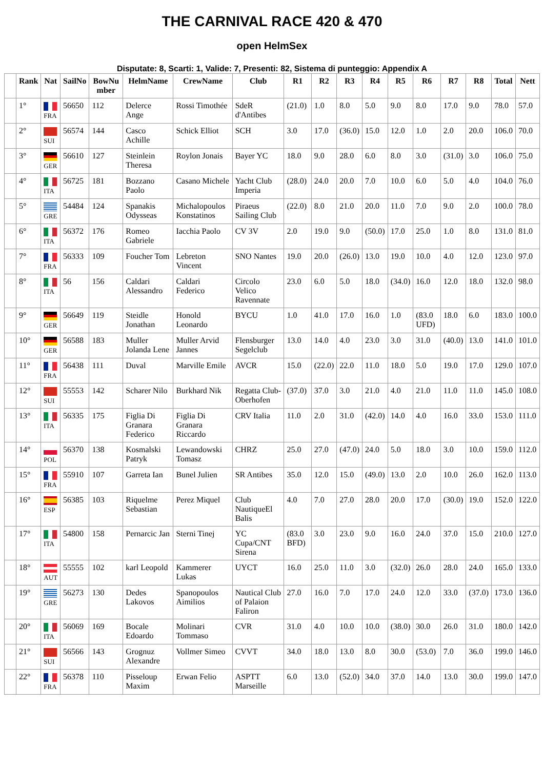THE CARNIVAL RACE 420 & 470
open HelmSex
Disputate: 8, Scarti: 1, Valide: 7, Presenti: 82, Sistema di punteggio: Appendix A
| | Rank | Nat | SailNo | BowNu mber | HelmName | CrewName | Club | R1 | R2 | R3 | R4 | R5 | R6 | R7 | R8 | Total | Nett |
| --- | --- | --- | --- | --- | --- | --- | --- | --- | --- | --- | --- | --- | --- | --- | --- | --- | --- |
| | 1° | FRA | 56650 | 112 | Delerce Ange | Rossi Timothée | SdeR d'Antibes | (21.0) | 1.0 | 8.0 | 5.0 | 9.0 | 8.0 | 17.0 | 9.0 | 78.0 | 57.0 |
| | 2° | SUI | 56574 | 144 | Casco Achille | Schick Elliot | SCH | 3.0 | 17.0 | (36.0) | 15.0 | 12.0 | 1.0 | 2.0 | 20.0 | 106.0 | 70.0 |
| | 3° | GER | 56610 | 127 | Steinlein Theresa | Roylon Jonais | Bayer YC | 18.0 | 9.0 | 28.0 | 6.0 | 8.0 | 3.0 | (31.0) | 3.0 | 106.0 | 75.0 |
| | 4° | ITA | 56725 | 181 | Bozzano Paolo | Casano Michele | Yacht Club Imperia | (28.0) | 24.0 | 20.0 | 7.0 | 10.0 | 6.0 | 5.0 | 4.0 | 104.0 | 76.0 |
| | 5° | GRE | 54484 | 124 | Spanakis Odysseas | Michalopoulos Konstatinos | Piraeus Sailing Club | (22.0) | 8.0 | 21.0 | 20.0 | 11.0 | 7.0 | 9.0 | 2.0 | 100.0 | 78.0 |
| | 6° | ITA | 56372 | 176 | Romeo Gabriele | Iacchia Paolo | CV 3V | 2.0 | 19.0 | 9.0 | (50.0) | 17.0 | 25.0 | 1.0 | 8.0 | 131.0 | 81.0 |
| | 7° | FRA | 56333 | 109 | Foucher Tom | Lebreton Vincent | SNO Nantes | 19.0 | 20.0 | (26.0) | 13.0 | 19.0 | 10.0 | 4.0 | 12.0 | 123.0 | 97.0 |
| | 8° | ITA | 56 | 156 | Caldari Alessandro | Caldari Federico | Circolo Velico Ravennate | 23.0 | 6.0 | 5.0 | 18.0 | (34.0) | 16.0 | 12.0 | 18.0 | 132.0 | 98.0 |
| | 9° | GER | 56649 | 119 | Steidle Jonathan | Honold Leonardo | BYCU | 1.0 | 41.0 | 17.0 | 16.0 | 1.0 | (83.0 UFD) | 18.0 | 6.0 | 183.0 | 100.0 |
| | 10° | GER | 56588 | 183 | Muller Jolanda Lene | Muller Arvid Jannes | Flensburger Segelclub | 13.0 | 14.0 | 4.0 | 23.0 | 3.0 | 31.0 | (40.0) | 13.0 | 141.0 | 101.0 |
| | 11° | FRA | 56438 | 111 | Duval | Marville Emile | AVCR | 15.0 | (22.0) | 22.0 | 11.0 | 18.0 | 5.0 | 19.0 | 17.0 | 129.0 | 107.0 |
| | 12° | SUI | 55553 | 142 | Scharer Nilo | Burkhard Nik | Regatta Club-Oberhofen | (37.0) | 37.0 | 3.0 | 21.0 | 4.0 | 21.0 | 11.0 | 11.0 | 145.0 | 108.0 |
| | 13° | ITA | 56335 | 175 | Figlia Di Granara Federico | Figlia Di Granara Riccardo | CRV Italia | 11.0 | 2.0 | 31.0 | (42.0) | 14.0 | 4.0 | 16.0 | 33.0 | 153.0 | 111.0 |
| | 14° | POL | 56370 | 138 | Kosmalski Patryk | Lewandowski Tomasz | CHRZ | 25.0 | 27.0 | (47.0) | 24.0 | 5.0 | 18.0 | 3.0 | 10.0 | 159.0 | 112.0 |
| | 15° | FRA | 55910 | 107 | Garreta Ian | Bunel Julien | SR Antibes | 35.0 | 12.0 | 15.0 | (49.0) | 13.0 | 2.0 | 10.0 | 26.0 | 162.0 | 113.0 |
| | 16° | ESP | 56385 | 103 | Riquelme Sebastian | Perez Miquel | Club NautiqueEl Balis | 4.0 | 7.0 | 27.0 | 28.0 | 20.0 | 17.0 | (30.0) | 19.0 | 152.0 | 122.0 |
| | 17° | ITA | 54800 | 158 | Pernarcic Jan | Sterni Tinej | YC Cupa/CNT Sirena | (83.0 BFD) | 3.0 | 23.0 | 9.0 | 16.0 | 24.0 | 37.0 | 15.0 | 210.0 | 127.0 |
| | 18° | AUT | 55555 | 102 | karl Leopold | Kammerer Lukas | UYCT | 16.0 | 25.0 | 11.0 | 3.0 | (32.0) | 26.0 | 28.0 | 24.0 | 165.0 | 133.0 |
| | 19° | GRE | 56273 | 130 | Dedes Lakovos | Spanopoulos Aimilios | Nautical Club of Palaion Faliron | 27.0 | 16.0 | 7.0 | 17.0 | 24.0 | 12.0 | 33.0 | (37.0) | 173.0 | 136.0 |
| | 20° | ITA | 56069 | 169 | Bocale Edoardo | Molinari Tommaso | CVR | 31.0 | 4.0 | 10.0 | 10.0 | (38.0) | 30.0 | 26.0 | 31.0 | 180.0 | 142.0 |
| | 21° | SUI | 56566 | 143 | Grognuz Alexandre | Vollmer Simeo | CVVT | 34.0 | 18.0 | 13.0 | 8.0 | 30.0 | (53.0) | 7.0 | 36.0 | 199.0 | 146.0 |
| | 22° | FRA | 56378 | 110 | Pisseloup Maxim | Erwan Felio | ASPTT Marseille | 6.0 | 13.0 | (52.0) | 34.0 | 37.0 | 14.0 | 13.0 | 30.0 | 199.0 | 147.0 |